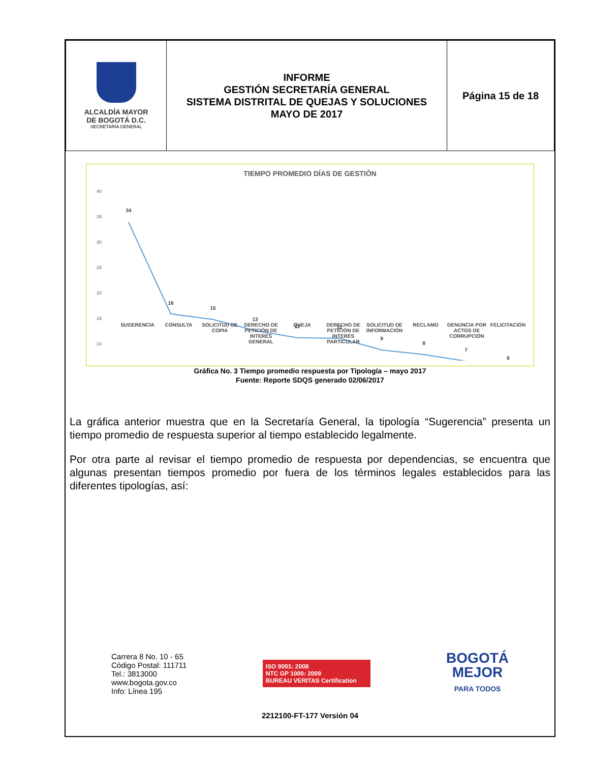| ALCALDÍA MAYOR DE BOGOTÁ D.C. SECRETARÍA GENERAL | INFORME GESTIÓN SECRETARÍA GENERAL SISTEMA DISTRITAL DE QUEJAS Y SOLUCIONES MAYO DE 2017 | Página 15 de 18 |
TIEMPO PROMEDIO DÍAS DE GESTIÓN
40
35
30
25
20
15
10
34
16
15
13
12
12
9
8
7
6
SUGERENCIA CONSULTA SOLICITUD DE COPIA DERECHO DE PETICIÓN DE INTERÉS GENERAL QUEJA DERECHO DE PETICIÓN DE INTERÉS PARTICULAR SOLICITUD DE INFORMACIÓN RECLAMO DENUNCIA POR ACTOS DE CORRUPCIÓN FELICITACIÓN
Gráfica No. 3 Tiempo promedio respuesta por Tipología – mayo 2017
Fuente: Reporte SDQS generado 02/06/2017
La gráfica anterior muestra que en la Secretaría General, la tipología “Sugerencia” presenta un tiempo promedio de respuesta superior al tiempo establecido legalmente.
Por otra parte al revisar el tiempo promedio de respuesta por dependencias, se encuentra que algunas presentan tiempos promedio por fuera de los términos legales establecidos para las diferentes tipologías, así:
Carrera 8 No. 10 - 65
Código Postal: 111711
Tel.: 3813000
www.bogota.gov.co
Info: Línea 195
ISO 9001: 2008
NTC GP 1000: 2009
BUREAU VERITAS Certification
BOGOTÁ
MEJOR
PARA TODOS
2212100-FT-177 Versión 04